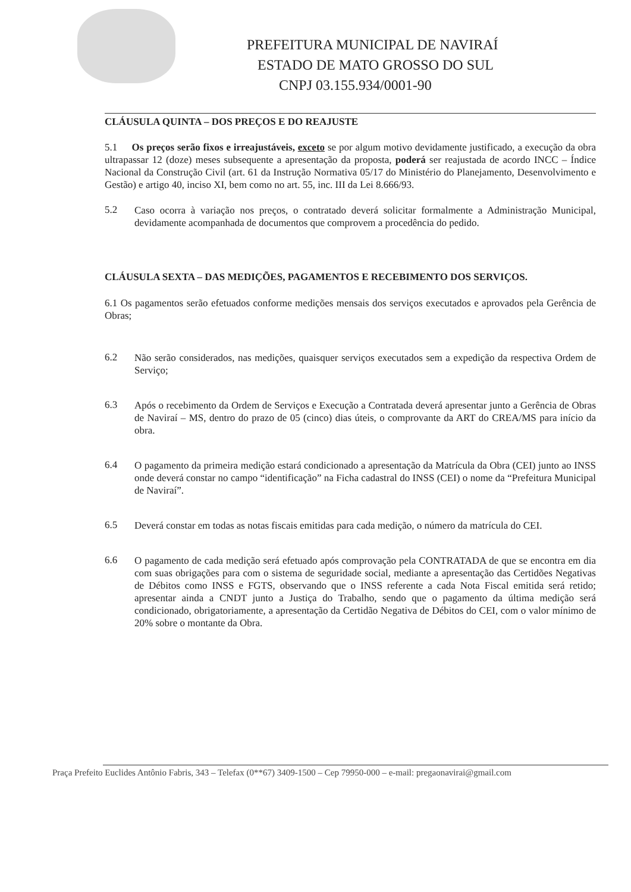PREFEITURA MUNICIPAL DE NAVIRAÍ
ESTADO DE MATO GROSSO DO SUL
CNPJ 03.155.934/0001-90
CLÁUSULA QUINTA – DOS PREÇOS E DO REAJUSTE
5.1 Os preços serão fixos e irreajustáveis, exceto se por algum motivo devidamente justificado, a execução da obra ultrapassar 12 (doze) meses subsequente a apresentação da proposta, poderá ser reajustada de acordo INCC – Índice Nacional da Construção Civil (art. 61 da Instrução Normativa 05/17 do Ministério do Planejamento, Desenvolvimento e Gestão) e artigo 40, inciso XI, bem como no art. 55, inc. III da Lei 8.666/93.
5.2
Caso ocorra à variação nos preços, o contratado deverá solicitar formalmente a Administração Municipal, devidamente acompanhada de documentos que comprovem a procedência do pedido.
CLÁUSULA SEXTA – DAS MEDIÇÕES, PAGAMENTOS E RECEBIMENTO DOS SERVIÇOS.
6.1 Os pagamentos serão efetuados conforme medições mensais dos serviços executados e aprovados pela Gerência de Obras;
6.2
Não serão considerados, nas medições, quaisquer serviços executados sem a expedição da respectiva Ordem de Serviço;
6.3
Após o recebimento da Ordem de Serviços e Execução a Contratada deverá apresentar junto a Gerência de Obras de Naviraí – MS, dentro do prazo de 05 (cinco) dias úteis, o comprovante da ART do CREA/MS para início da obra.
6.4
O pagamento da primeira medição estará condicionado a apresentação da Matrícula da Obra (CEI) junto ao INSS onde deverá constar no campo “identificação” na Ficha cadastral do INSS (CEI) o nome da “Prefeitura Municipal de Naviraí”.
6.5
Deverá constar em todas as notas fiscais emitidas para cada medição, o número da matrícula do CEI.
6.6
O pagamento de cada medição será efetuado após comprovação pela CONTRATADA de que se encontra em dia com suas obrigações para com o sistema de seguridade social, mediante a apresentação das Certidões Negativas de Débitos como INSS e FGTS, observando que o INSS referente a cada Nota Fiscal emitida será retido; apresentar ainda a CNDT junto a Justiça do Trabalho, sendo que o pagamento da última medição será condicionado, obrigatoriamente, a apresentação da Certidão Negativa de Débitos do CEI, com o valor mínimo de 20% sobre o montante da Obra.
Praça Prefeito Euclides Antônio Fabris, 343 – Telefax (0**67) 3409-1500 – Cep 79950-000 – e-mail: pregaonavirai@gmail.com